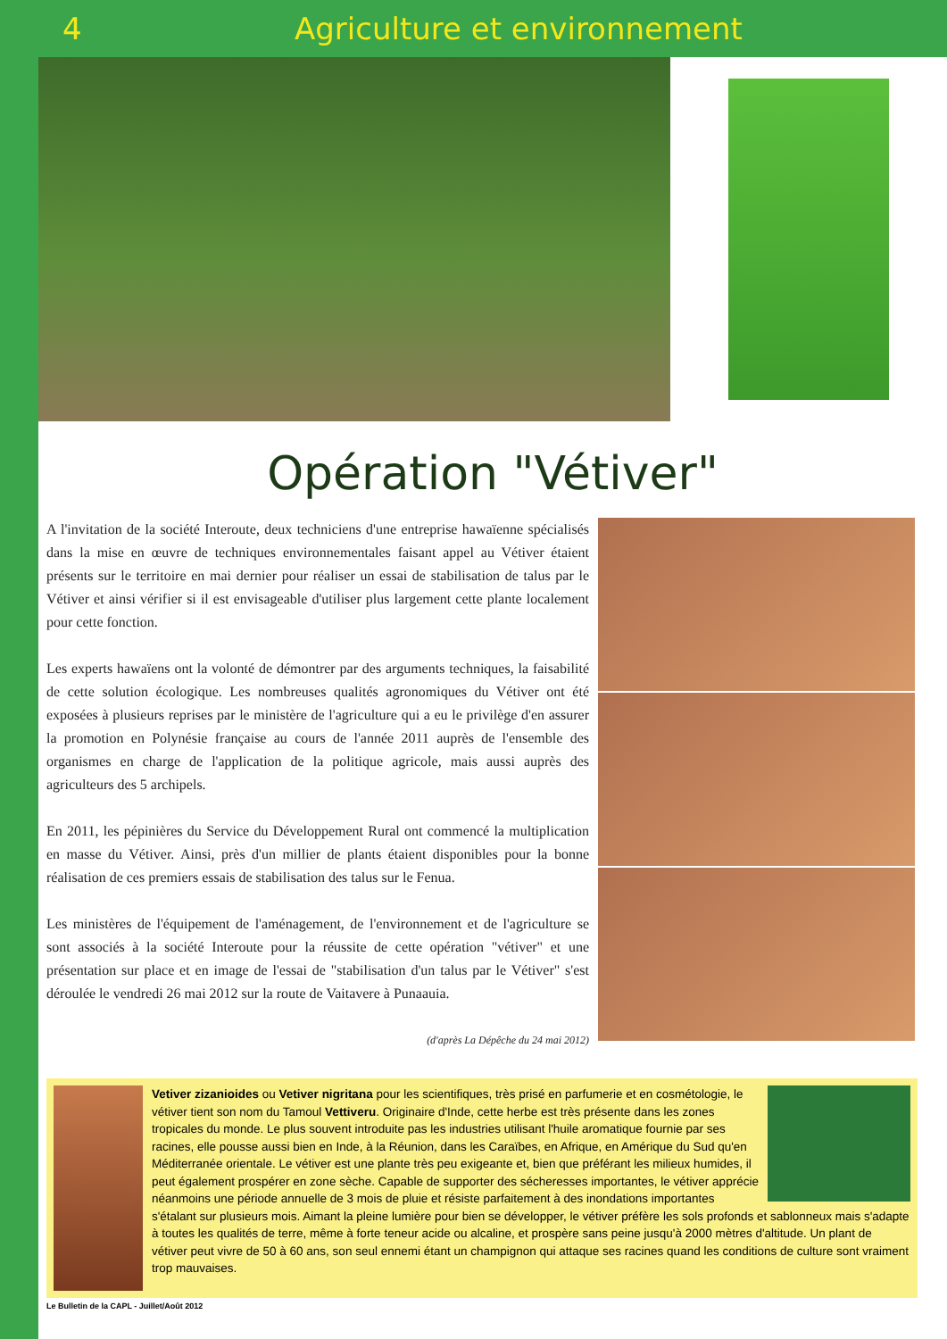4 Agriculture et environnement
Opération "Vétiver"
A l'invitation de la société Interoute, deux techniciens d'une entreprise hawaïenne spécialisés dans la mise en œuvre de techniques environnementales faisant appel au Vétiver étaient présents sur le territoire en mai dernier pour réaliser un essai de stabilisation de talus par le Vétiver et ainsi vérifier si il est envisageable d'utiliser plus largement cette plante localement pour cette fonction.
Les experts hawaïens ont la volonté de démontrer par des arguments techniques, la faisabilité de cette solution écologique. Les nombreuses qualités agronomiques du Vétiver ont été exposées à plusieurs reprises par le ministère de l'agriculture qui a eu le privilège d'en assurer la promotion en Polynésie française au cours de l'année 2011 auprès de l'ensemble des organismes en charge de l'application de la politique agricole, mais aussi auprès des agriculteurs des 5 archipels.
En 2011, les pépinières du Service du Développement Rural ont commencé la multiplication en masse du Vétiver. Ainsi, près d'un millier de plants étaient disponibles pour la bonne réalisation de ces premiers essais de stabilisation des talus sur le Fenua.
Les ministères de l'équipement de l'aménagement, de l'environnement et de l'agriculture se sont associés à la société Interoute pour la réussite de cette opération "vétiver" et une présentation sur place et en image de l'essai de "stabilisation d'un talus par le Vétiver" s'est déroulée le vendredi 26 mai 2012 sur la route de Vaitavere à Punaauia.
(d'après La Dépêche du 24 mai 2012)
Vetiver zizanioides ou Vetiver nigritana pour les scientifiques, très prisé en parfumerie et en cosmétologie, le vétiver tient son nom du Tamoul Vettiveru. Originaire d'Inde, cette herbe est très présente dans les zones tropicales du monde. Le plus souvent introduite pas les industries utilisant l'huile aromatique fournie par ses racines, elle pousse aussi bien en Inde, à la Réunion, dans les Caraïbes, en Afrique, en Amérique du Sud qu'en Méditerranée orientale. Le vétiver est une plante très peu exigeante et, bien que préférant les milieux humides, il peut également prospérer en zone sèche. Capable de supporter des sécheresses importantes, le vétiver apprécie néanmoins une période annuelle de 3 mois de pluie et résiste parfaitement à des inondations importantes s'étalant sur plusieurs mois. Aimant la pleine lumière pour bien se développer, le vétiver préfère les sols profonds et sablonneux mais s'adapte à toutes les qualités de terre, même à forte teneur acide ou alcaline, et prospère sans peine jusqu'à 2000 mètres d'altitude. Un plant de vétiver peut vivre de 50 à 60 ans, son seul ennemi étant un champignon qui attaque ses racines quand les conditions de culture sont vraiment trop mauvaises.
Le Bulletin de la CAPL - Juillet/Août 2012